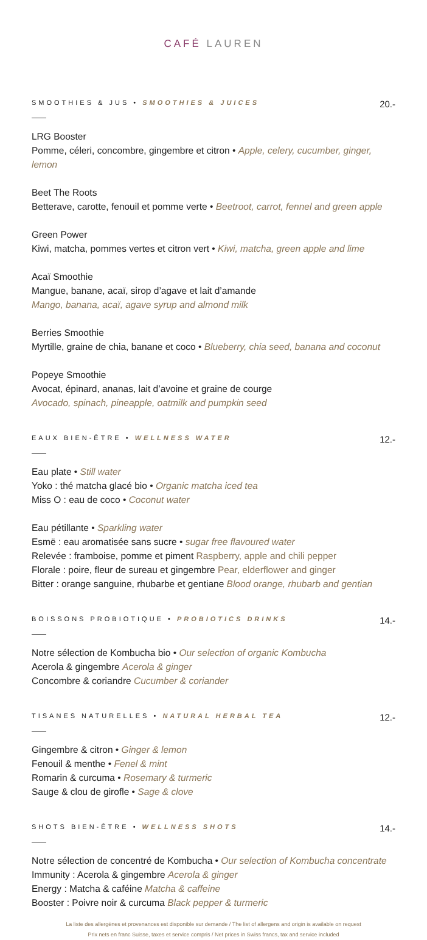CAFÉ LAUREN
SMOOTHIES & JUS • SMOOTHIES & JUICES
20.-
LRG Booster
Pomme, céleri, concombre, gingembre et citron • Apple, celery, cucumber, ginger, lemon
Beet The Roots
Betterave, carotte, fenouil et pomme verte • Beetroot, carrot, fennel and green apple
Green Power
Kiwi, matcha, pommes vertes et citron vert • Kiwi, matcha, green apple and lime
Acaï Smoothie
Mangue, banane, acaï, sirop d’agave et lait d’amande
Mango, banana, acaï, agave syrup and almond milk
Berries Smoothie
Myrtille, graine de chia, banane et coco • Blueberry, chia seed, banana and coconut
Popeye Smoothie
Avocat, épinard, ananas, lait d’avoine et graine de courge
Avocado, spinach, pineapple, oatmilk and pumpkin seed
EAUX BIEN-ÊTRE • WELLNESS WATER
12.-
Eau plate • Still water
Yoko : thé matcha glacé bio • Organic matcha iced tea
Miss O : eau de coco • Coconut water
Eau pétillante • Sparkling water
Esmë : eau aromatisée sans sucre • sugar free flavoured water
Relevée : framboise, pomme et piment Raspberry, apple and chili pepper
Florale : poire, fleur de sureau et gingembre Pear, elderflower and ginger
Bitter : orange sanguine, rhubarbe et gentiane Blood orange, rhubarb and gentian
BOISSONS PROBIOTIQUE • PROBIOTICS DRINKS
14.-
Notre sélection de Kombucha bio • Our selection of organic Kombucha
Acerola & gingembre Acerola & ginger
Concombre & coriandre Cucumber & coriander
TISANES NATURELLES • NATURAL HERBAL TEA
12.-
Gingembre & citron • Ginger & lemon
Fenouil & menthe • Fenel & mint
Romarin & curcuma • Rosemary & turmeric
Sauge & clou de girofle • Sage & clove
SHOTS BIEN-ÊTRE • WELLNESS SHOTS
14.-
Notre sélection de concentré de Kombucha • Our selection of Kombucha concentrate
Immunity : Acerola & gingembre Acerola & ginger
Energy : Matcha & caféine Matcha & caffeine
Booster : Poivre noir & curcuma Black pepper & turmeric
La liste des allergènes et provenances est disponible sur demande / The list of allergens and origin is available on request
Prix nets en franc Suisse, taxes et service compris / Net prices in Swiss francs, tax and service included